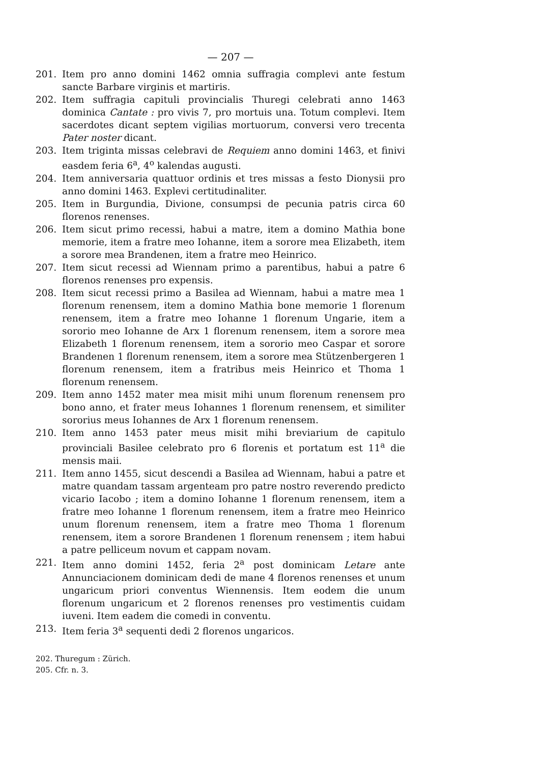— 207 —
201. Item pro anno domini 1462 omnia suffragia complevi ante festum sancte Barbare virginis et martiris.
202. Item suffragia capituli provincialis Thuregi celebrati anno 1463 dominica Cantate : pro vivis 7, pro mortuis una. Totum complevi. Item sacerdotes dicant septem vigilias mortuorum, conversi vero trecenta Pater noster dicant.
203. Item triginta missas celebravi de Requiem anno domini 1463, et finivi easdem feria 6<sup>a</sup>, 4<sup>o</sup> kalendas augusti.
204. Item anniversaria quattuor ordinis et tres missas a festo Dionysii pro anno domini 1463. Explevi certitudinaliter.
205. Item in Burgundia, Divione, consumpsi de pecunia patris circa 60 florenos renenses.
206. Item sicut primo recessi, habui a matre, item a domino Mathia bone memorie, item a fratre meo Iohanne, item a sorore mea Elizabeth, item a sorore mea Brandenen, item a fratre meo Heinrico.
207. Item sicut recessi ad Wiennam primo a parentibus, habui a patre 6 florenos renenses pro expensis.
208. Item sicut recessi primo a Basilea ad Wiennam, habui a matre mea 1 florenum renensem, item a domino Mathia bone memorie 1 florenum renensem, item a fratre meo Iohanne 1 florenum Ungarie, item a sororio meo Iohanne de Arx 1 florenum renensem, item a sorore mea Elizabeth 1 florenum renensem, item a sororio meo Caspar et sorore Brandenen 1 florenum renensem, item a sorore mea Stützenbergeren 1 florenum renensem, item a fratribus meis Heinrico et Thoma 1 florenum renensem.
209. Item anno 1452 mater mea misit mihi unum florenum renensem pro bono anno, et frater meus Iohannes 1 florenum renensem, et similiter sororius meus Iohannes de Arx 1 florenum renensem.
210. Item anno 1453 pater meus misit mihi breviarium de capitulo provinciali Basilee celebrato pro 6 florenis et portatum est 11<sup>a</sup> die mensis maii.
211. Item anno 1455, sicut descendi a Basilea ad Wiennam, habui a patre et matre quandam tassam argenteam pro patre nostro reverendo predicto vicario Iacobo ; item a domino Iohanne 1 florenum renensem, item a fratre meo Iohanne 1 florenum renensem, item a fratre meo Heinrico unum florenum renensem, item a fratre meo Thoma 1 florenum renensem, item a sorore Brandenen 1 florenum renensem ; item habui a patre pelliceum novum et cappam novam.
221. Item anno domini 1452, feria 2<sup>a</sup> post dominicam Letare ante Annunciacionem dominicam dedi de mane 4 florenos renenses et unum ungaricum priori conventus Wiennensis. Item eodem die unum florenum ungaricum et 2 florenos renenses pro vestimentis cuidam iuveni. Item eadem die comedi in conventu.
213. Item feria 3<sup>a</sup> sequenti dedi 2 florenos ungaricos.
202. Thuregum : Zürich.
205. Cfr. n. 3.